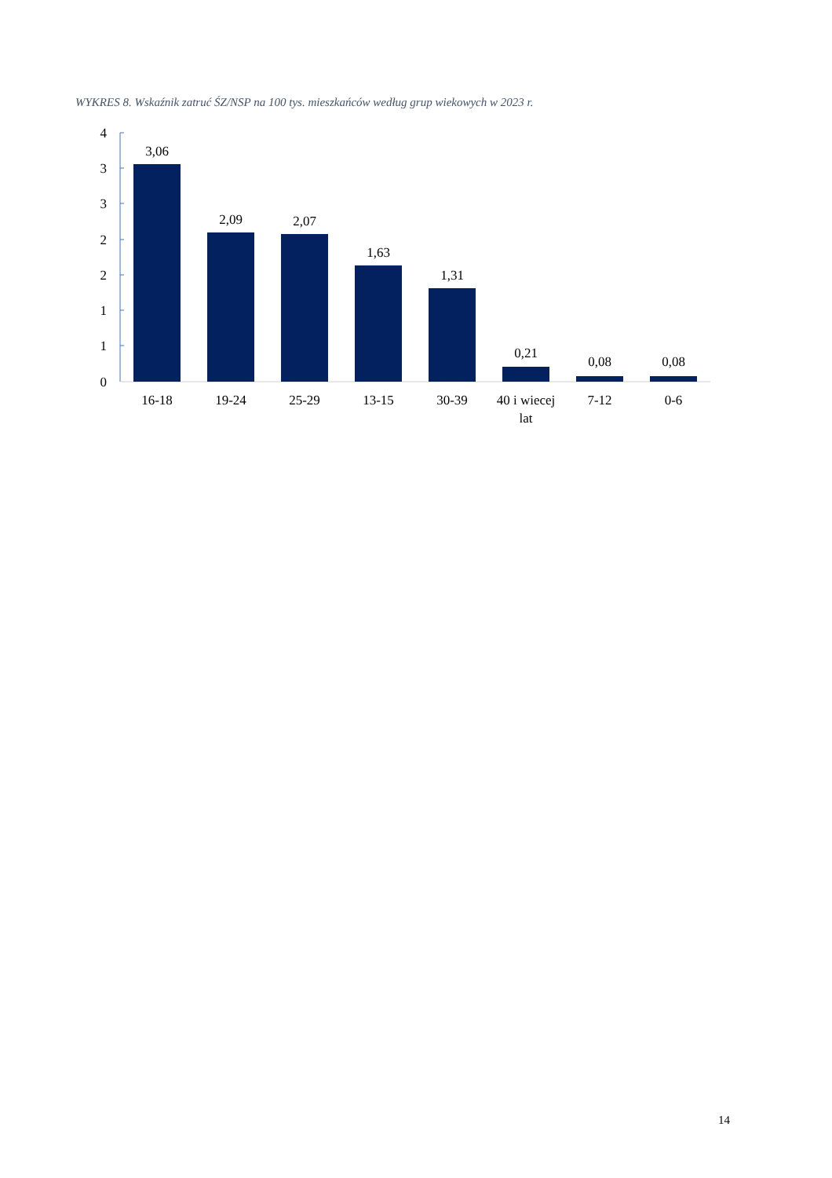WYKRES 8. Wskaźnik zatruć ŚZ/NSP na 100 tys. mieszkańców według grup wiekowych w 2023 r.
4
3
3
2
2
1
1
0
3,06
2,09
2,07
1,63
1,31
0,21
0,08
0,08
16-18
19-24
25-29
13-15
30-39
40 i wiecej
lat
7-12
0-6
14